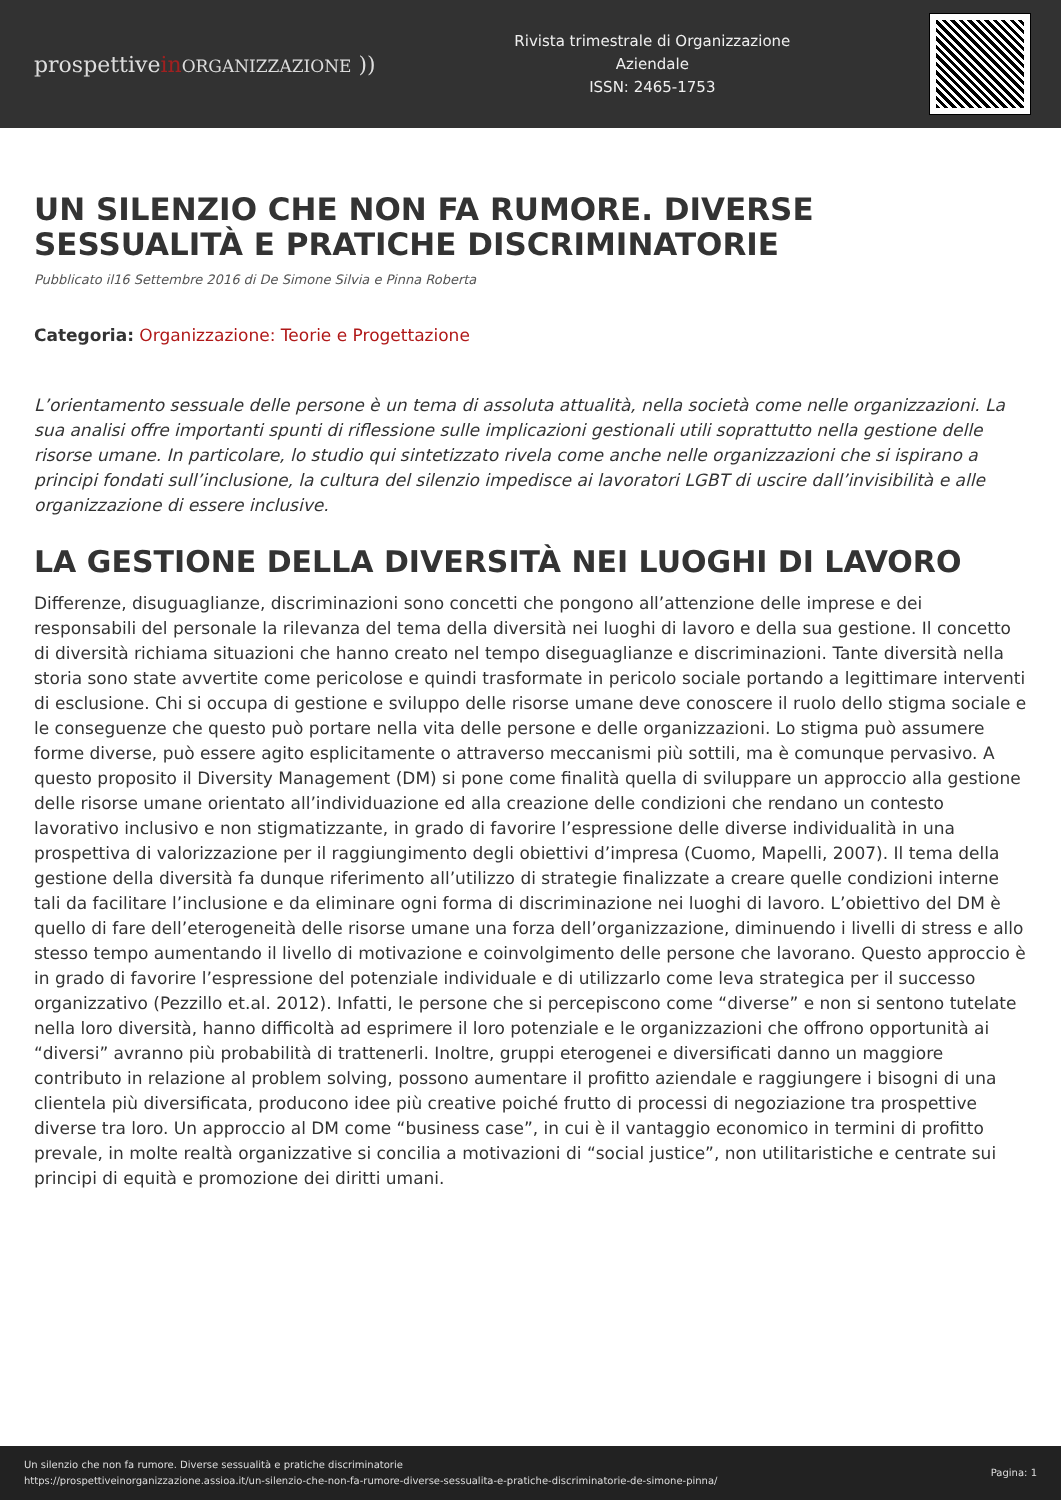prospettivein ORGANIZZAZIONE ))
Rivista trimestrale di Organizzazione
Aziendale
ISSN: 2465-1753
UN SILENZIO CHE NON FA RUMORE. DIVERSE SESSUALITÀ E PRATICHE DISCRIMINATORIE
Pubblicato il16 Settembre 2016 di De Simone Silvia e Pinna Roberta
Categoria: Organizzazione: Teorie e Progettazione
L’orientamento sessuale delle persone è un tema di assoluta attualità, nella società come nelle organizzazioni. La sua analisi offre importanti spunti di riflessione sulle implicazioni gestionali utili soprattutto nella gestione delle risorse umane. In particolare, lo studio qui sintetizzato rivela come anche nelle organizzazioni che si ispirano a principi fondati sull’inclusione, la cultura del silenzio impedisce ai lavoratori LGBT di uscire dall’invisibilità e alle organizzazione di essere inclusive.
LA GESTIONE DELLA DIVERSITÀ NEI LUOGHI DI LAVORO
Differenze, disuguaglianze, discriminazioni sono concetti che pongono all’attenzione delle imprese e dei responsabili del personale la rilevanza del tema della diversità nei luoghi di lavoro e della sua gestione. Il concetto di diversità richiama situazioni che hanno creato nel tempo diseguaglianze e discriminazioni. Tante diversità nella storia sono state avvertite come pericolose e quindi trasformate in pericolo sociale portando a legittimare interventi di esclusione. Chi si occupa di gestione e sviluppo delle risorse umane deve conoscere il ruolo dello stigma sociale e le conseguenze che questo può portare nella vita delle persone e delle organizzazioni. Lo stigma può assumere forme diverse, può essere agito esplicitamente o attraverso meccanismi più sottili, ma è comunque pervasivo. A questo proposito il Diversity Management (DM) si pone come finalità quella di sviluppare un approccio alla gestione delle risorse umane orientato all’individuazione ed alla creazione delle condizioni che rendano un contesto lavorativo inclusivo e non stigmatizzante, in grado di favorire l’espressione delle diverse individualità in una prospettiva di valorizzazione per il raggiungimento degli obiettivi d’impresa (Cuomo, Mapelli, 2007). Il tema della gestione della diversità fa dunque riferimento all’utilizzo di strategie finalizzate a creare quelle condizioni interne tali da facilitare l’inclusione e da eliminare ogni forma di discriminazione nei luoghi di lavoro. L’obiettivo del DM è quello di fare dell’eterogeneità delle risorse umane una forza dell’organizzazione, diminuendo i livelli di stress e allo stesso tempo aumentando il livello di motivazione e coinvolgimento delle persone che lavorano. Questo approccio è in grado di favorire l’espressione del potenziale individuale e di utilizzarlo come leva strategica per il successo organizzativo (Pezzillo et.al. 2012). Infatti, le persone che si percepiscono come “diverse” e non si sentono tutelate nella loro diversità, hanno difficoltà ad esprimere il loro potenziale e le organizzazioni che offrono opportunità ai “diversi” avranno più probabilità di trattenerli. Inoltre, gruppi eterogenei e diversificati danno un maggiore contributo in relazione al problem solving, possono aumentare il profitto aziendale e raggiungere i bisogni di una clientela più diversificata, producono idee più creative poiché frutto di processi di negoziazione tra prospettive diverse tra loro. Un approccio al DM come “business case”, in cui è il vantaggio economico in termini di profitto prevale, in molte realtà organizzative si concilia a motivazioni di “social justice”, non utilitaristiche e centrate sui principi di equità e promozione dei diritti umani.
Un silenzio che non fa rumore. Diverse sessualità e pratiche discriminatorie
https://prospettiveinorganizzazione.assioa.it/un-silenzio-che-non-fa-rumore-diverse-sessualita-e-pratiche-discriminatorie-de-simone-pinna/
Pagina: 1